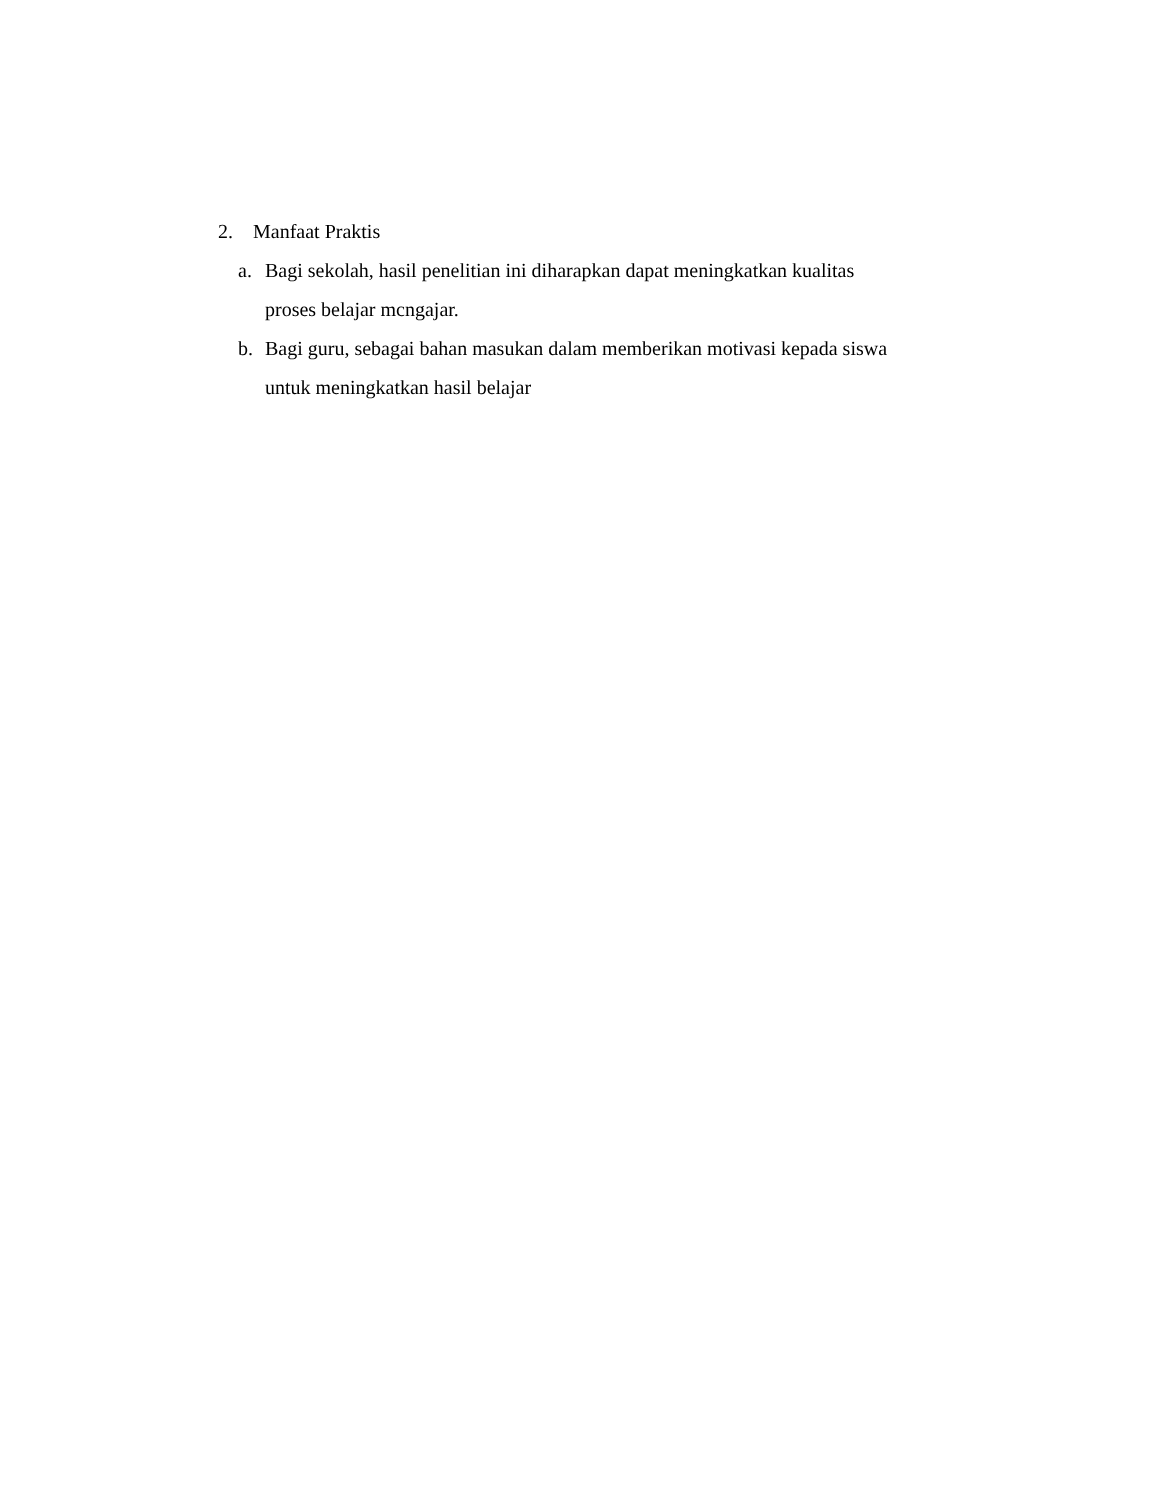2. Manfaat Praktis
a. Bagi sekolah, hasil penelitian ini diharapkan dapat meningkatkan kualitas
proses belajar mcngajar.
b. Bagi guru, sebagai bahan masukan dalam memberikan motivasi kepada siswa
untuk meningkatkan hasil belajar